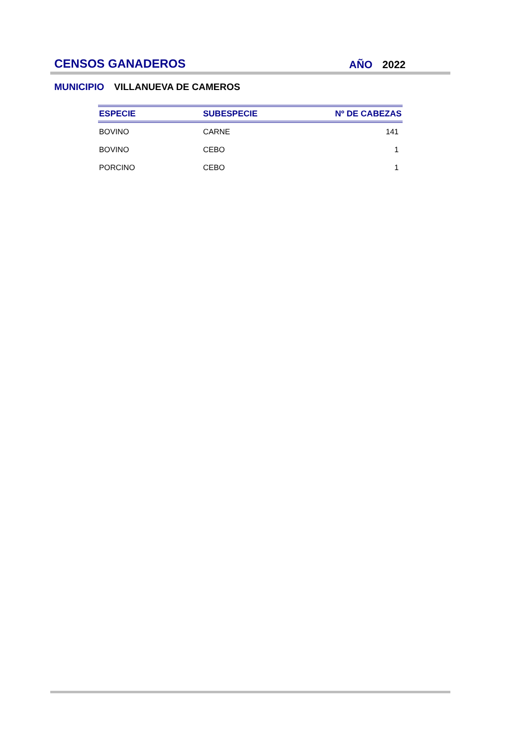CENSOS GANADEROS
AÑO 2022
MUNICIPIO VILLANUEVA DE CAMEROS
| ESPECIE | SUBESPECIE | Nº DE CABEZAS |
| --- | --- | --- |
| BOVINO | CARNE | 141 |
| BOVINO | CEBO | 1 |
| PORCINO | CEBO | 1 |